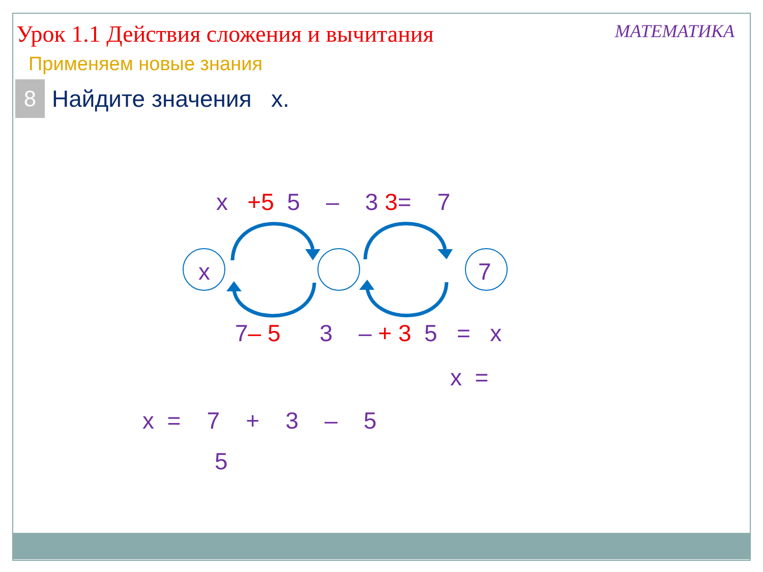Урок 1.1 Действия сложения и вычитания
МАТЕМАТИКА
Применяем новые знания
8
Найдите значения x.
x
7
x +5 5 – 3 3= 7
7– 5 3 – + 3 5 = x
x =
x = 7 + 3 – 5
5